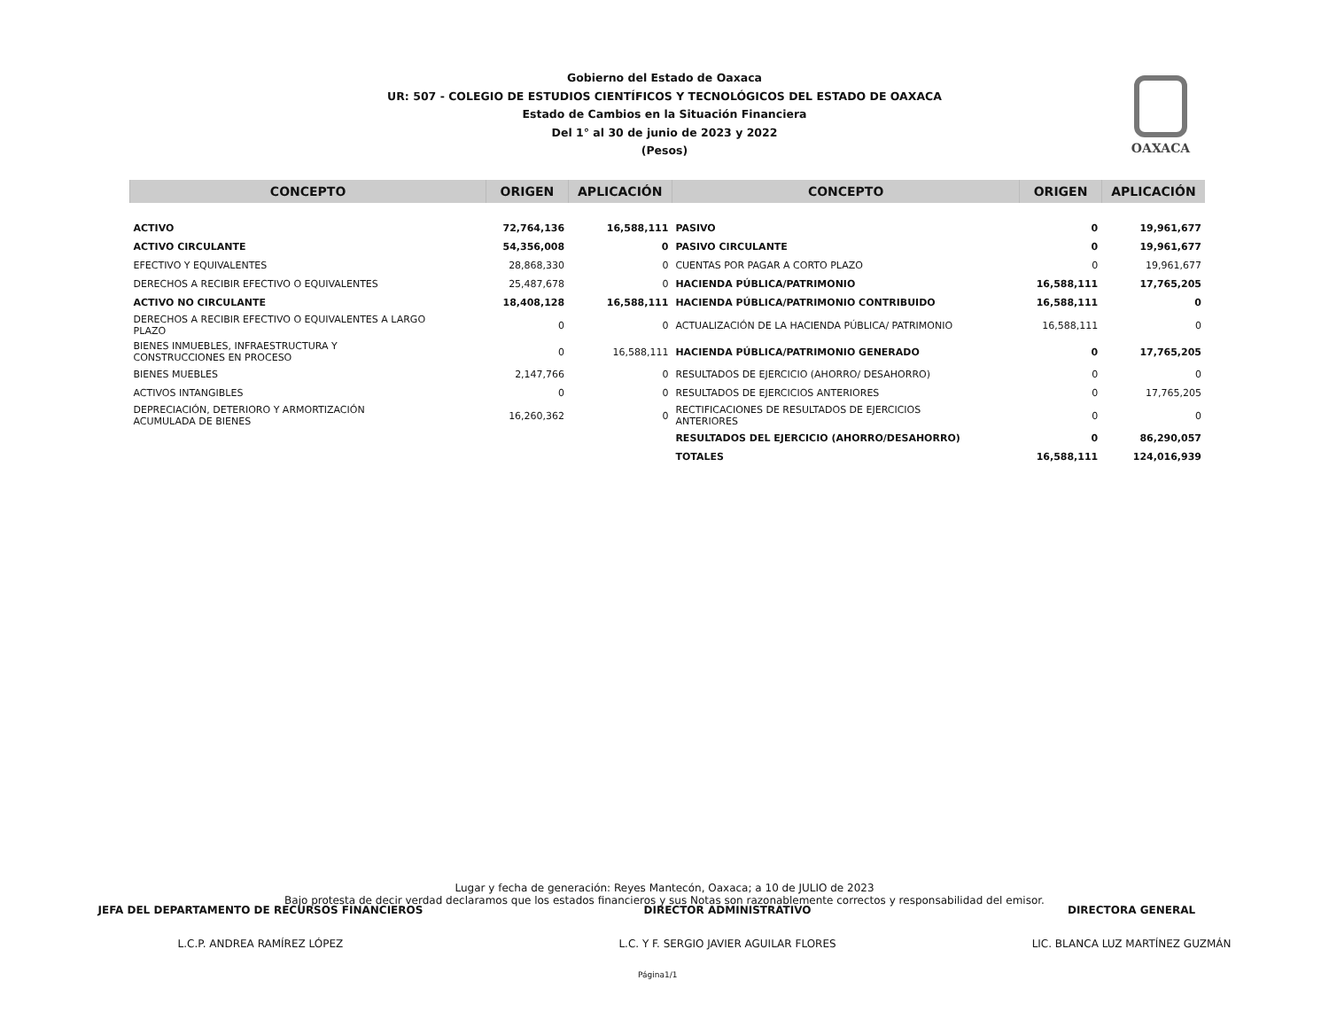Gobierno del Estado de Oaxaca
UR: 507 - COLEGIO DE ESTUDIOS CIENTÍFICOS Y TECNOLÓGICOS DEL ESTADO DE OAXACA
Estado de Cambios en la Situación Financiera
Del 1° al 30 de junio de 2023 y 2022
(Pesos)
OAXACA
| CONCEPTO | ORIGEN | APLICACIÓN | CONCEPTO | ORIGEN | APLICACIÓN |
| --- | --- | --- | --- | --- | --- |
| ACTIVO | 72,764,136 | 16,588,111 | PASIVO | 0 | 19,961,677 |
| ACTIVO CIRCULANTE | 54,356,008 | 0 | PASIVO CIRCULANTE | 0 | 19,961,677 |
| EFECTIVO Y EQUIVALENTES | 28,868,330 | 0 | CUENTAS POR PAGAR A CORTO PLAZO | 0 | 19,961,677 |
| DERECHOS A RECIBIR EFECTIVO O EQUIVALENTES | 25,487,678 | 0 | HACIENDA PÚBLICA/PATRIMONIO | 16,588,111 | 17,765,205 |
| ACTIVO NO CIRCULANTE | 18,408,128 | 16,588,111 | HACIENDA PÚBLICA/PATRIMONIO CONTRIBUIDO | 16,588,111 | 0 |
| DERECHOS A RECIBIR EFECTIVO O EQUIVALENTES A LARGO PLAZO | 0 | 0 | ACTUALIZACIÓN DE LA HACIENDA PÚBLICA/ PATRIMONIO | 16,588,111 | 0 |
| BIENES INMUEBLES, INFRAESTRUCTURA Y CONSTRUCCIONES EN PROCESO | 0 | 16,588,111 | HACIENDA PÚBLICA/PATRIMONIO GENERADO | 0 | 17,765,205 |
| BIENES MUEBLES | 2,147,766 | 0 | RESULTADOS DE EJERCICIO (AHORRO/ DESAHORRO) | 0 | 0 |
| ACTIVOS INTANGIBLES | 0 | 0 | RESULTADOS DE EJERCICIOS ANTERIORES | 0 | 17,765,205 |
| DEPRECIACIÓN, DETERIORO Y ARMORTIZACIÓN ACUMULADA DE BIENES | 16,260,362 | 0 | RECTIFICACIONES DE RESULTADOS DE EJERCICIOS ANTERIORES | 0 | 0 |
| | | | RESULTADOS DEL EJERCICIO (AHORRO/DESAHORRO) | 0 | 86,290,057 |
| | | | TOTALES | 16,588,111 | 124,016,939 |
Lugar y fecha de generación: Reyes Mantecón, Oaxaca; a 10 de JULIO de 2023
Bajo protesta de decir verdad declaramos que los estados financieros y sus Notas son razonablemente correctos y responsabilidad del emisor.
JEFA DEL DEPARTAMENTO DE RECURSOS FINANCIEROS
L.C.P. ANDREA RAMÍREZ LÓPEZ
DIRECTOR ADMINISTRATIVO
L.C. Y F. SERGIO JAVIER AGUILAR FLORES
DIRECTORA GENERAL
LIC. BLANCA LUZ MARTÍNEZ GUZMÁN
Página1/1